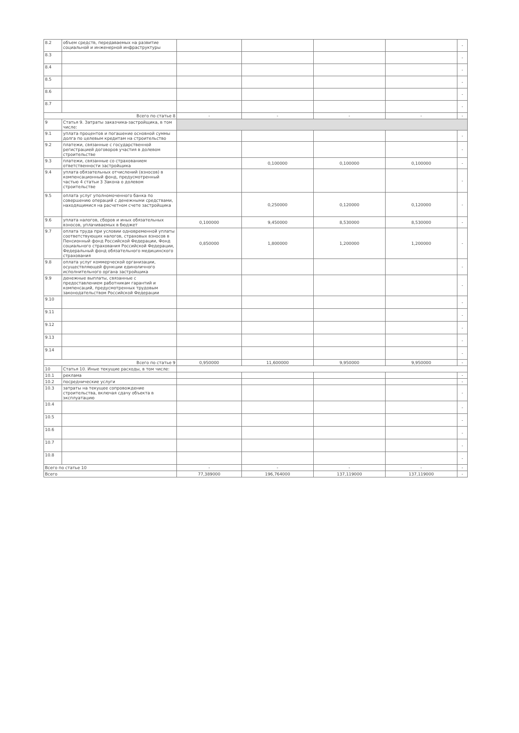| 8.2 | объем средств, передаваемых на развитие социальной и инженерной инфраструктуры | | | | | - |
| 8.3 | | | | | | - |
| 8.4 | | | | | | - |
| 8.5 | | | | | | - |
| 8.6 | | | | | | - |
| 8.7 | | | | | | - |
| Всего по статье 8 | | - | - | - | - | - |
| 9 | Статья 9. Затраты заказчика-застройщика, в том числе: | | | | | |
| 9.1 | уплата процентов и погашение основной суммы долга по целевым кредитам на строительство | | | | | - |
| 9.2 | платежи, связанные с государственной регистрацией договоров участия в долевом строительстве | | | | | - |
| 9.3 | платежи, связанные со страхованием ответственности застройщика | | 0,100000 | 0,100000 | 0,100000 | - |
| 9.4 | уплата обязательных отчислений (взносов) в компенсационный фонд, предусмотренный частью 4 статьи 3 Закона о долевом строительстве | | | | | - |
| 9.5 | оплата услуг уполномоченного банка по совершению операций с денежными средствами, находящимися на расчетном счете застройщика | | 0,250000 | 0,120000 | 0,120000 | - |
| 9.6 | уплата налогов, сборов и иных обязательных взносов, уплачиваемых в бюджет | 0,100000 | 9,450000 | 8,530000 | 8,530000 | - |
| 9.7 | оплата труда при условии одновременной уплаты соответствующих налогов, страховых взносов в Пенсионный фонд Российской Федерации, Фонд социального страхования Российской Федерации, Федеральный фонд обязательного медицинского страхования | 0,850000 | 1,800000 | 1,200000 | 1,200000 | - |
| 9.8 | оплата услуг коммерческой организации, осуществляющей функции единоличного исполнительного органа застройщика | | | | | - |
| 9.9 | денежные выплаты, связанные с предоставлением работникам гарантий и компенсаций, предусмотренных трудовым законодательством Российской Федерации | | | | | - |
| 9.10 | | | | | | - |
| 9.11 | | | | | | - |
| 9.12 | | | | | | - |
| 9.13 | | | | | | - |
| 9.14 | | | | | | - |
| Всего по статье 9 | | 0,950000 | 11,600000 | 9,950000 | 9,950000 | - |
| 10 | Статья 10. Иные текущие расходы, в том числе: | | | | | |
| 10.1 | реклама | | | | | - |
| 10.2 | посреднические услуги | | | | | - |
| 10.3 | затраты на текущее сопровождение строительства, включая сдачу объекта в эксплуатацию | | | | | - |
| 10.4 | | | | | | - |
| 10.5 | | | | | | - |
| 10.6 | | | | | | - |
| 10.7 | | | | | | - |
| 10.8 | | | | | | - |
| Всего по статье 10 | | - | - | - | - | - |
| Всего | | 77,389000 | 196,764000 | 137,119000 | 137,119000 | - |